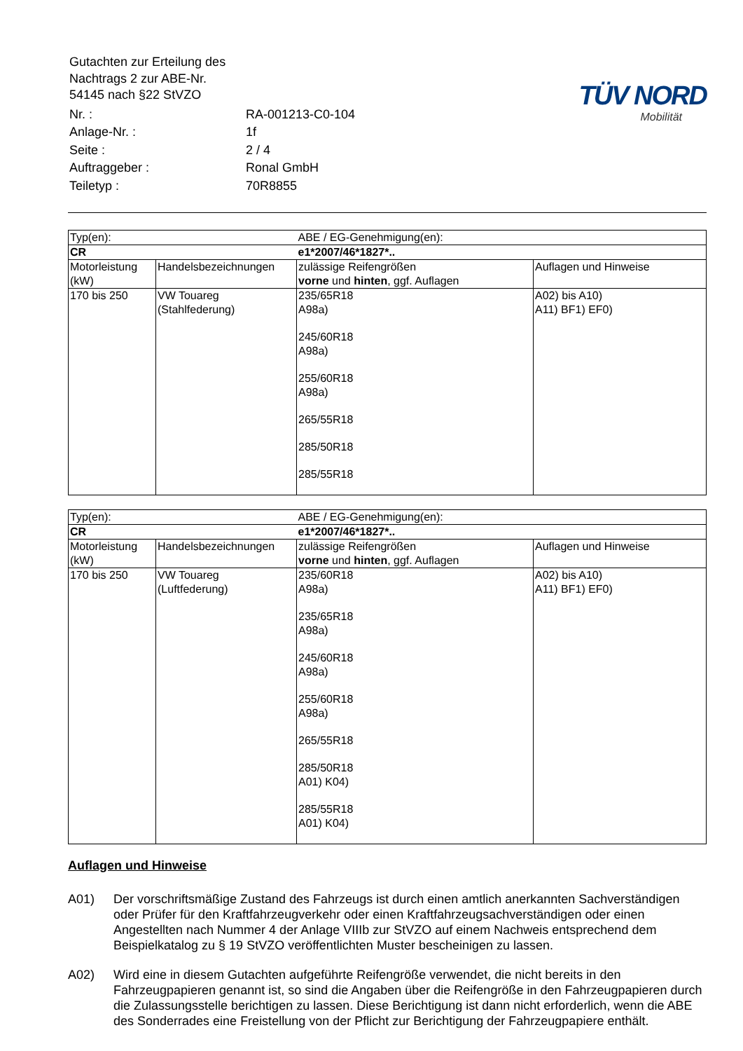| Gutachten zur Erteilung des Nachtrags 2 zur ABE-Nr. 54145 nach §22 StVZO |
| Nr. : | RA-001213-C0-104 |
| Anlage-Nr. : | 1f |
| Seite : | 2 / 4 |
| Auftraggeber : | Ronal GmbH |
| Teiletyp : | 70R8855 |
TÜV NORD
Mobilität
| Typ(en): | | ABE / EG-Genehmigung(en): | |
| CR | | e1*2007/46*1827*.. | |
| Motorleistung (kW) | Handelsbezeichnungen | zulässige Reifengrößen vorne und hinten , ggf. Auflagen | Auflagen und Hinweise |
| 170 bis 250 | VW Touareg (Stahlfederung) | 235/65R18 A98a) 245/60R18 A98a) 255/60R18 A98a) 265/55R18 285/50R18 285/55R18 | A02) bis A10) A11) BF1) EF0) |
| Typ(en): | | ABE / EG-Genehmigung(en): | |
| CR | | e1*2007/46*1827*.. | |
| Motorleistung (kW) | Handelsbezeichnungen | zulässige Reifengrößen vorne und hinten , ggf. Auflagen | Auflagen und Hinweise |
| 170 bis 250 | VW Touareg (Luftfederung) | 235/60R18 A98a) 235/65R18 A98a) 245/60R18 A98a) 255/60R18 A98a) 265/55R18 285/50R18 A01) K04) 285/55R18 A01) K04) | A02) bis A10) A11) BF1) EF0) |
Auflagen und Hinweise
A01) Der vorschriftsmäßige Zustand des Fahrzeugs ist durch einen amtlich anerkannten Sachverständigen oder Prüfer für den Kraftfahrzeugverkehr oder einen Kraftfahrzeugsachverständigen oder einen Angestellten nach Nummer 4 der Anlage VIIIb zur StVZO auf einem Nachweis entsprechend dem Beispielkatalog zu § 19 StVZO veröffentlichten Muster bescheinigen zu lassen.
A02) Wird eine in diesem Gutachten aufgeführte Reifengröße verwendet, die nicht bereits in den Fahrzeugpapieren genannt ist, so sind die Angaben über die Reifengröße in den Fahrzeugpapieren durch die Zulassungsstelle berichtigen zu lassen. Diese Berichtigung ist dann nicht erforderlich, wenn die ABE des Sonderrades eine Freistellung von der Pflicht zur Berichtigung der Fahrzeugpapiere enthält.